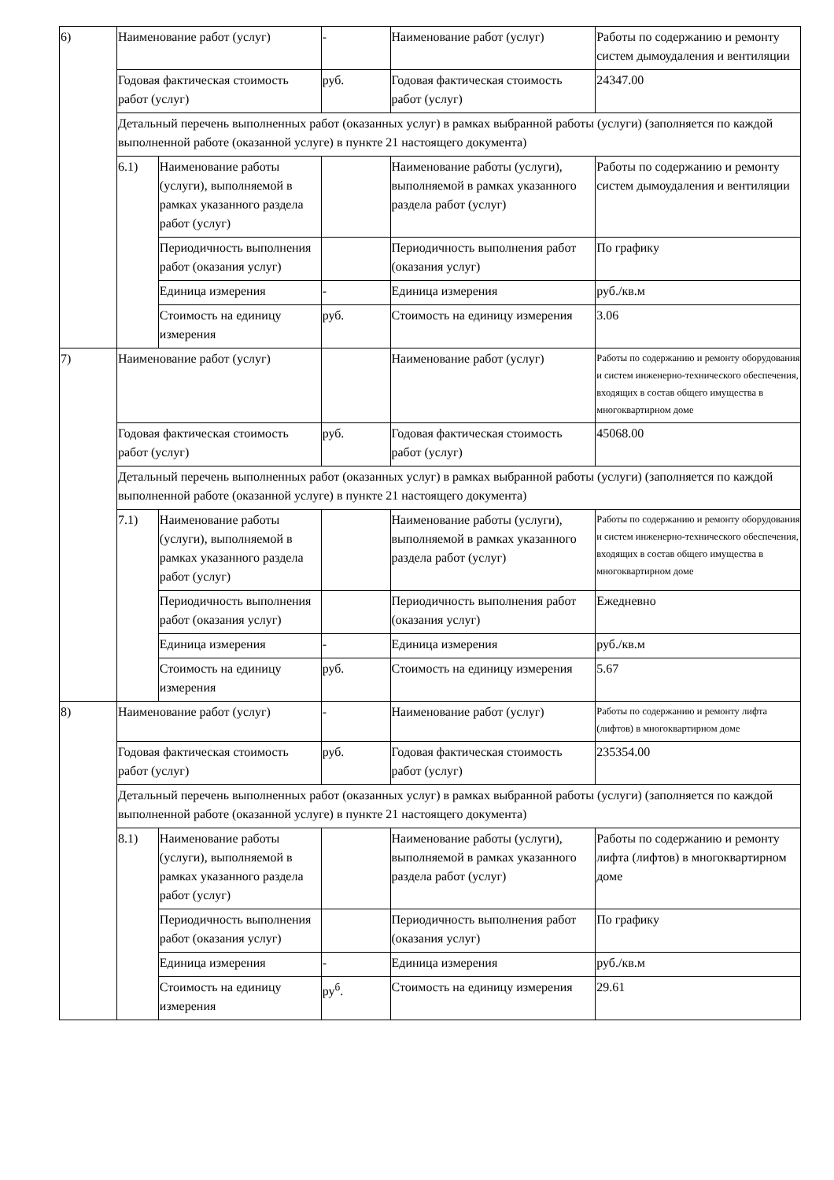| 6) | Наименование работ (услуг) | | - | Наименование работ (услуг) | Работы по содержанию и ремонту систем дымоудаления и вентиляции |
| | Годовая фактическая стоимость работ (услуг) | | руб. | Годовая фактическая стоимость работ (услуг) | 24347.00 |
| | Детальный перечень выполненных работ (оказанных услуг) в рамках выбранной работы (услуги) (заполняется по каждой выполненной работе (оказанной услуге) в пункте 21 настоящего документа) | | | | |
| | 6.1) | Наименование работы (услуги), выполняемой в рамках указанного раздела работ (услуг) | | Наименование работы (услуги), выполняемой в рамках указанного раздела работ (услуг) | Работы по содержанию и ремонту систем дымоудаления и вентиляции |
| | | Периодичность выполнения работ (оказания услуг) | | Периодичность выполнения работ (оказания услуг) | По графику |
| | | Единица измерения | - | Единица измерения | руб./кв.м |
| | | Стоимость на единицу измерения | руб. | Стоимость на единицу измерения | 3.06 |
| 7) | Наименование работ (услуг) | | | Наименование работ (услуг) | Работы по содержанию и ремонту оборудования и систем инженерно-технического обеспечения, входящих в состав общего имущества в многоквартирном доме |
| | Годовая фактическая стоимость работ (услуг) | | руб. | Годовая фактическая стоимость работ (услуг) | 45068.00 |
| | Детальный перечень выполненных работ (оказанных услуг) в рамках выбранной работы (услуги) (заполняется по каждой выполненной работе (оказанной услуге) в пункте 21 настоящего документа) | | | | |
| | 7.1) | Наименование работы (услуги), выполняемой в рамках указанного раздела работ (услуг) | | Наименование работы (услуги), выполняемой в рамках указанного раздела работ (услуг) | Работы по содержанию и ремонту оборудования и систем инженерно-технического обеспечения, входящих в состав общего имущества в многоквартирном доме |
| | | Периодичность выполнения работ (оказания услуг) | | Периодичность выполнения работ (оказания услуг) | Ежедневно |
| | | Единица измерения | - | Единица измерения | руб./кв.м |
| | | Стоимость на единицу измерения | руб. | Стоимость на единицу измерения | 5.67 |
| 8) | Наименование работ (услуг) | | - | Наименование работ (услуг) | Работы по содержанию и ремонту лифта (лифтов) в многоквартирном доме |
| | Годовая фактическая стоимость работ (услуг) | | руб. | Годовая фактическая стоимость работ (услуг) | 235354.00 |
| | Детальный перечень выполненных работ (оказанных услуг) в рамках выбранной работы (услуги) (заполняется по каждой выполненной работе (оказанной услуге) в пункте 21 настоящего документа) | | | | |
| | 8.1) | Наименование работы (услуги), выполняемой в рамках указанного раздела работ (услуг) | | Наименование работы (услуги), выполняемой в рамках указанного раздела работ (услуг) | Работы по содержанию и ремонту лифта (лифтов) в многоквартирном доме |
| | | Периодичность выполнения работ (оказания услуг) | | Периодичность выполнения работ (оказания услуг) | По графику |
| | | Единица измерения | - | Единица измерения | руб./кв.м |
| | | Стоимость на единицу измерения | ру<sup>б</sup>. | Стоимость на единицу измерения | 29.61 |